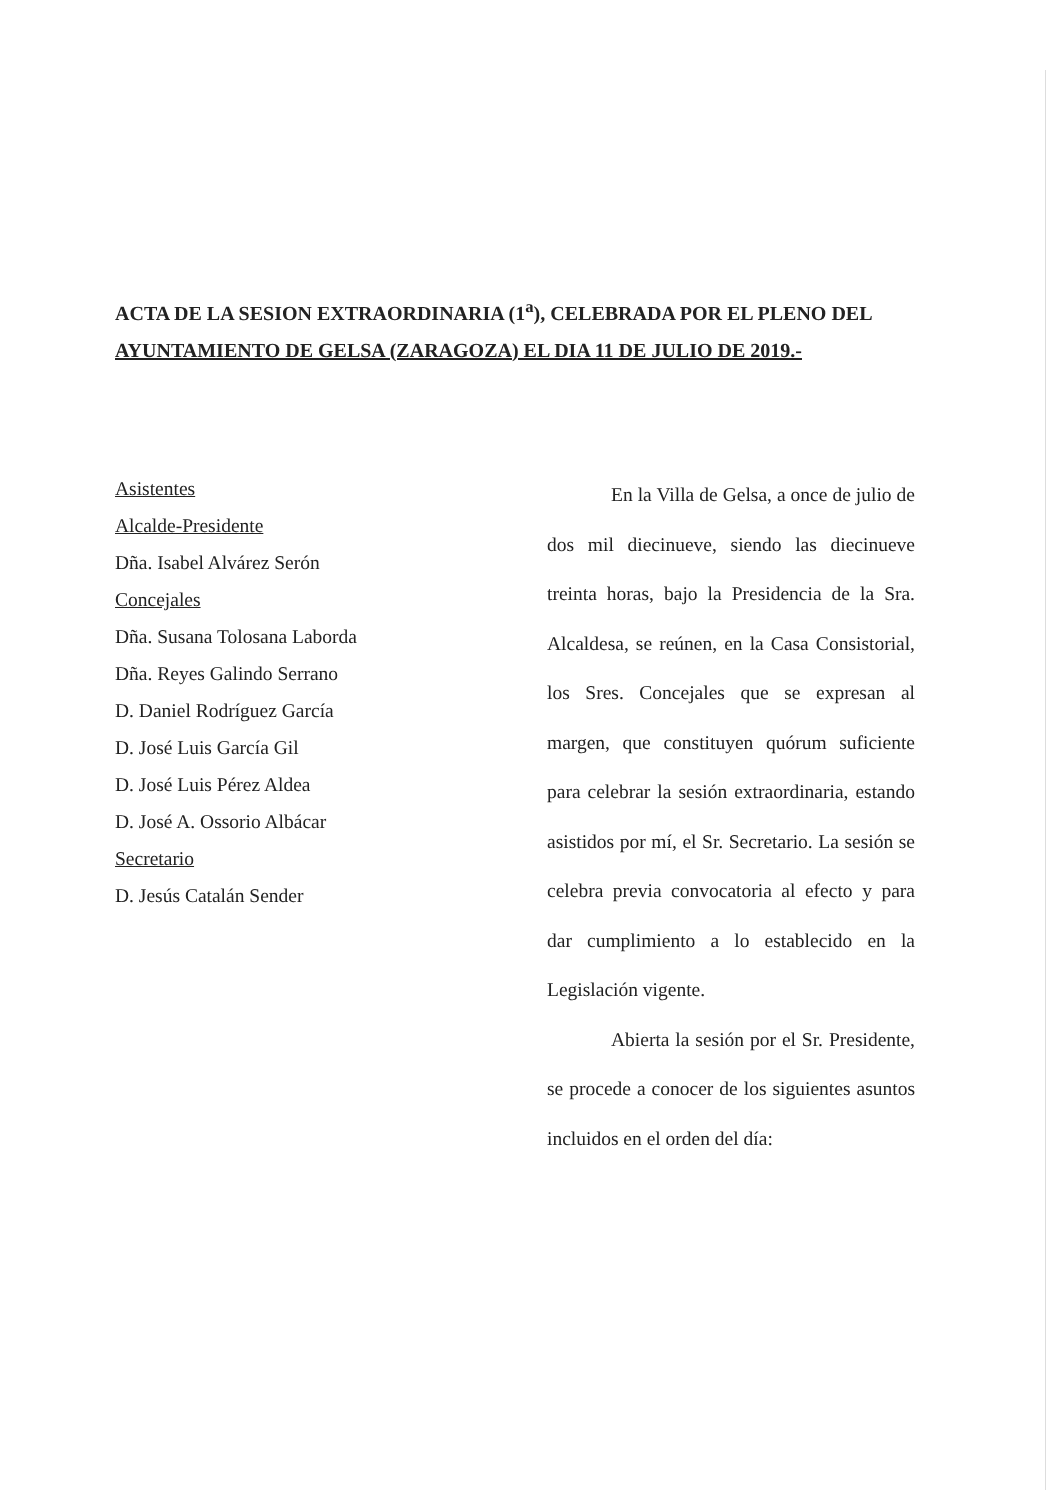ACTA DE LA SESION EXTRAORDINARIA (1<sup>a</sup>), CELEBRADA POR EL PLENO DEL AYUNTAMIENTO DE GELSA (ZARAGOZA) EL DIA 11 DE JULIO DE 2019.-
Asistentes
Alcalde-Presidente
Dña. Isabel Alvárez Serón
Concejales
Dña. Susana Tolosana Laborda
Dña. Reyes Galindo Serrano
D. Daniel Rodríguez García
D. José Luis García Gil
D. José Luis Pérez Aldea
D. José A. Ossorio Albácar
Secretario
D. Jesús Catalán Sender
En la Villa de Gelsa, a once de julio de dos mil diecinueve, siendo las diecinueve treinta horas, bajo la Presidencia de la Sra. Alcaldesa, se reúnen, en la Casa Consistorial, los Sres. Concejales que se expresan al margen, que constituyen quórum suficiente para celebrar la sesión extraordinaria, estando asistidos por mí, el Sr. Secretario. La sesión se celebra previa convocatoria al efecto y para dar cumplimiento a lo establecido en la Legislación vigente.
Abierta la sesión por el Sr. Presidente, se procede a conocer de los siguientes asuntos incluidos en el orden del día: